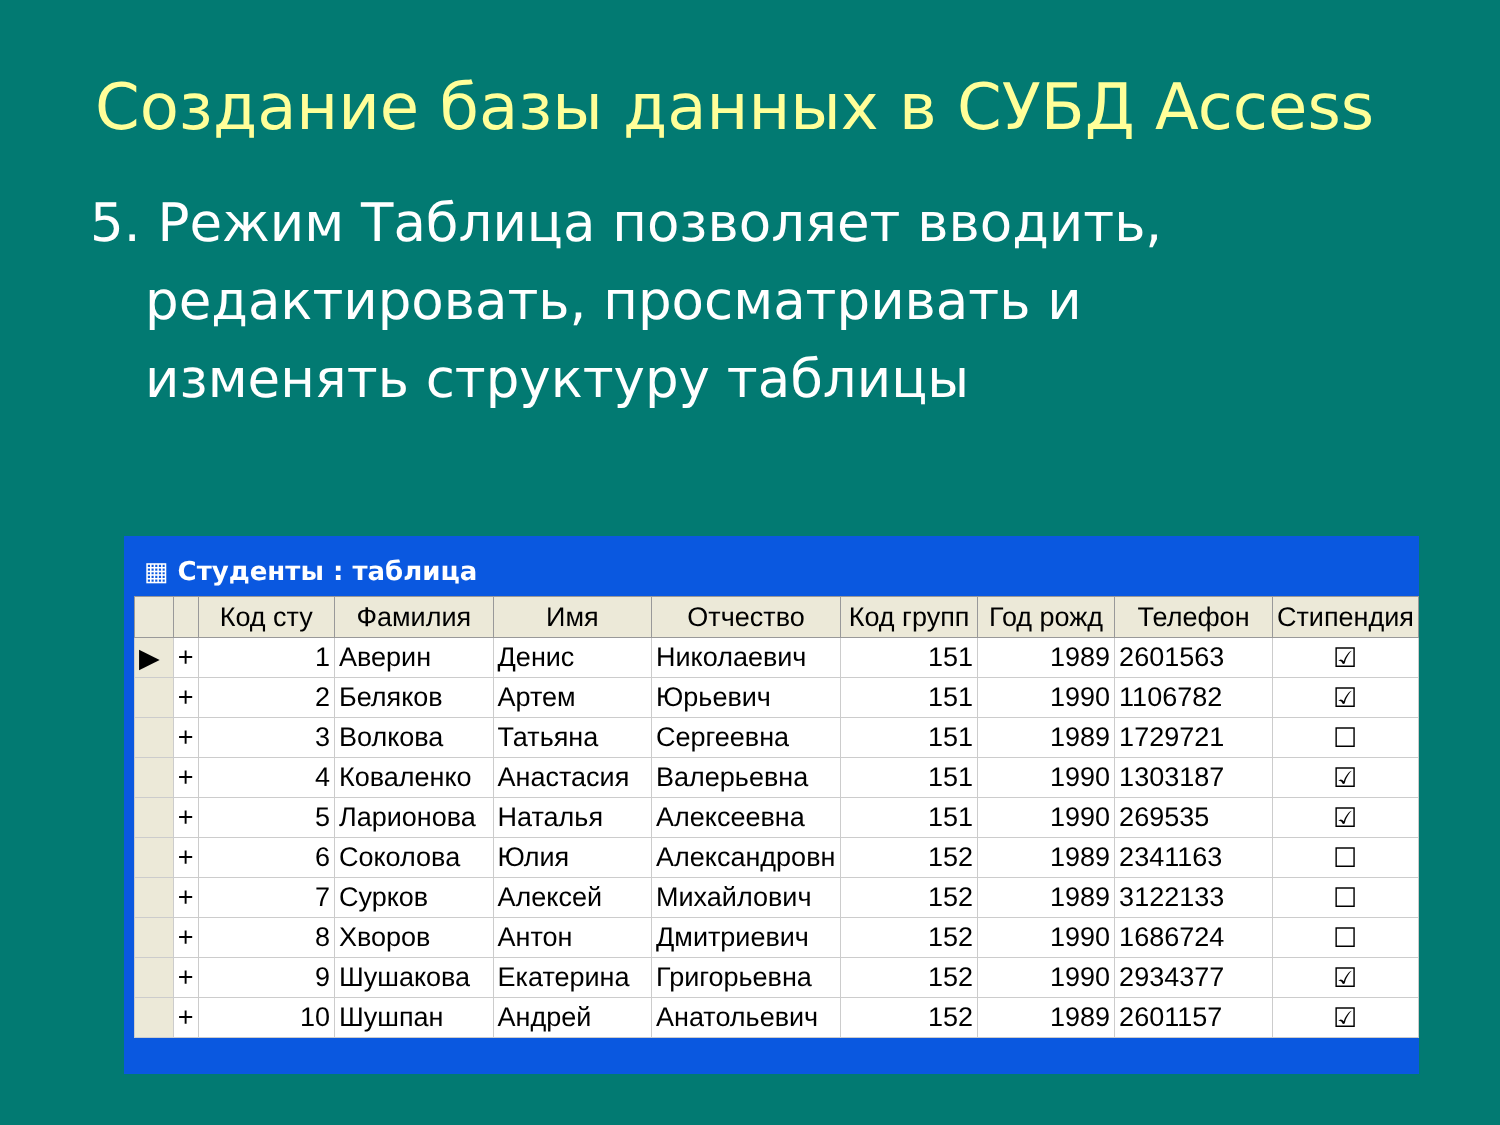Создание базы данных в СУБД Access
5. Режим Таблица позволяет вводить, редактировать, просматривать и изменять структуру таблицы
▦ Студенты : таблица
| | | Код сту | Фамилия | Имя | Отчество | Код групп | Год рожд | Телефон | Стипендия |
| --- | --- | --- | --- | --- | --- | --- | --- | --- | --- |
| ▶ | + | 1 | Аверин | Денис | Николаевич | 151 | 1989 | 2601563 | ☑ |
| | + | 2 | Беляков | Артем | Юрьевич | 151 | 1990 | 1106782 | ☑ |
| | + | 3 | Волкова | Татьяна | Сергеевна | 151 | 1989 | 1729721 | ☐ |
| | + | 4 | Коваленко | Анастасия | Валерьевна | 151 | 1990 | 1303187 | ☑ |
| | + | 5 | Ларионова | Наталья | Алексеевна | 151 | 1990 | 269535 | ☑ |
| | + | 6 | Соколова | Юлия | Александровн | 152 | 1989 | 2341163 | ☐ |
| | + | 7 | Сурков | Алексей | Михайлович | 152 | 1989 | 3122133 | ☐ |
| | + | 8 | Хворов | Антон | Дмитриевич | 152 | 1990 | 1686724 | ☐ |
| | + | 9 | Шушакова | Екатерина | Григорьевна | 152 | 1990 | 2934377 | ☑ |
| | + | 10 | Шушпан | Андрей | Анатольевич | 152 | 1989 | 2601157 | ☑ |